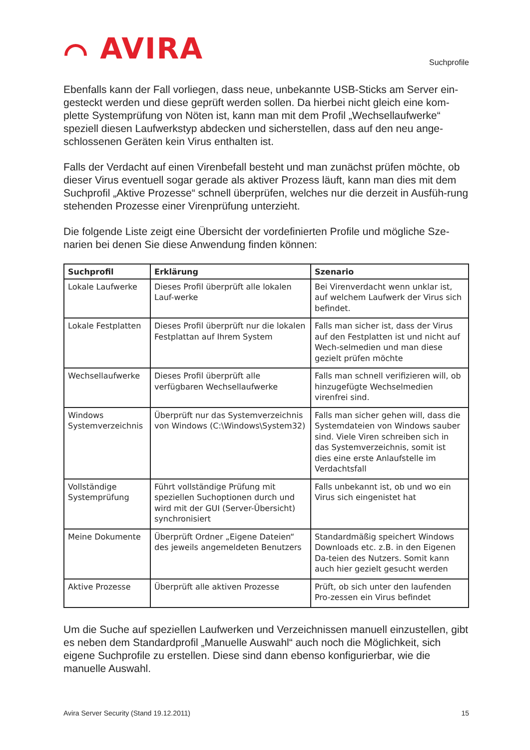⌒ AVIRA
Suchprofile
Ebenfalls kann der Fall vorliegen, dass neue, unbekannte USB-Sticks am Server ein-gesteckt werden und diese geprüft werden sollen. Da hierbei nicht gleich eine kom-plette Systemprüfung von Nöten ist, kann man mit dem Profil „Wechsellaufwerke“ speziell diesen Laufwerkstyp abdecken und sicherstellen, dass auf den neu ange-schlossenen Geräten kein Virus enthalten ist.
Falls der Verdacht auf einen Virenbefall besteht und man zunächst prüfen möchte, ob dieser Virus eventuell sogar gerade als aktiver Prozess läuft, kann man dies mit dem Suchprofil „Aktive Prozesse“ schnell überprüfen, welches nur die derzeit in Ausfüh-rung stehenden Prozesse einer Virenprüfung unterzieht.
Die folgende Liste zeigt eine Übersicht der vordefinierten Profile und mögliche Sze-narien bei denen Sie diese Anwendung finden können:
| Suchprofil | Erklärung | Szenario |
| --- | --- | --- |
| Lokale Laufwerke | Dieses Profil überprüft alle lokalen Lauf-werke | Bei Virenverdacht wenn unklar ist, auf welchem Laufwerk der Virus sich befindet. |
| Lokale Festplatten | Dieses Profil überprüft nur die lokalen Festplattan auf Ihrem System | Falls man sicher ist, dass der Virus auf den Festplatten ist und nicht auf Wech-selmedien und man diese gezielt prüfen möchte |
| Wechsellaufwerke | Dieses Profil überprüft alle verfügbaren Wechsellaufwerke | Falls man schnell verifizieren will, ob hinzugefügte Wechselmedien virenfrei sind. |
| Windows Systemverzeichnis | Überprüft nur das Systemverzeichnis von Windows (C:\Windows\System32) | Falls man sicher gehen will, dass die Systemdateien von Windows sauber sind. Viele Viren schreiben sich in das Systemverzeichnis, somit ist dies eine erste Anlaufstelle im Verdachtsfall |
| Vollständige Systemprüfung | Führt vollständige Prüfung mit speziellen Suchoptionen durch und wird mit der GUI (Server-Übersicht) synchronisiert | Falls unbekannt ist, ob und wo ein Virus sich eingenistet hat |
| Meine Dokumente | Überprüft Ordner „Eigene Dateien“ des jeweils angemeldeten Benutzers | Standardmäßig speichert Windows Downloads etc. z.B. in den Eigenen Da-teien des Nutzers. Somit kann auch hier gezielt gesucht werden |
| Aktive Prozesse | Überprüft alle aktiven Prozesse | Prüft, ob sich unter den laufenden Pro-zessen ein Virus befindet |
Um die Suche auf speziellen Laufwerken und Verzeichnissen manuell einzustellen, gibt es neben dem Standardprofil „Manuelle Auswahl“ auch noch die Möglichkeit, sich eigene Suchprofile zu erstellen. Diese sind dann ebenso konfigurierbar, wie die manuelle Auswahl.
Avira Server Security (Stand 19.12.2011) 15